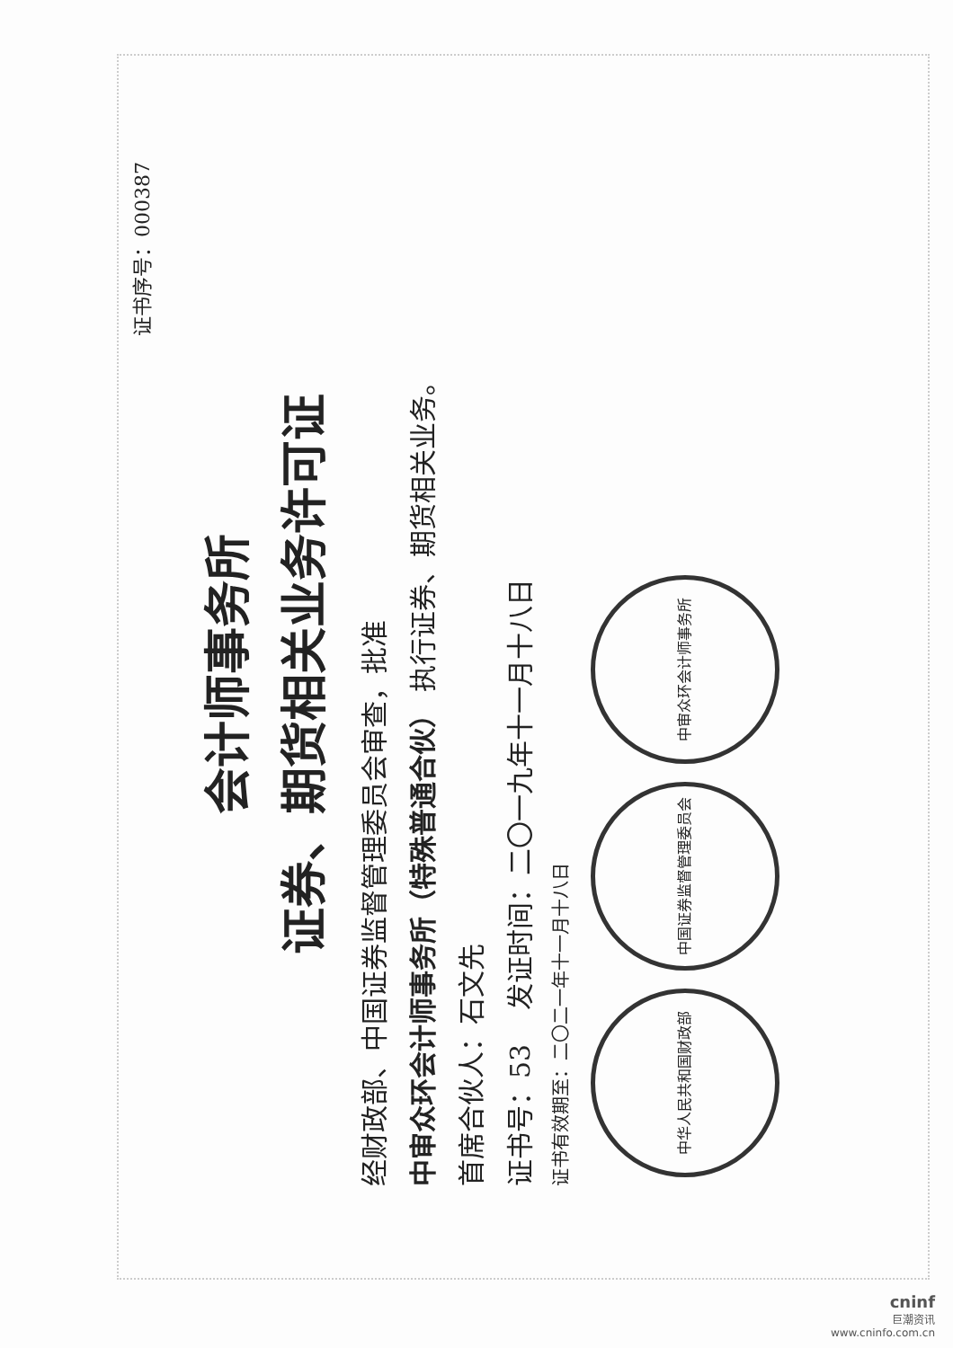证书序号：000387
会计师事务所
证券、期货相关业务许可证
经财政部、中国证券监督管理委员会审查，批准
中审众环会计师事务所（特殊普通合伙） 执行证券、期货相关业务。
首席合伙人：石文先
证书号：53 发证时间：二〇一九年十一月十八日
证书有效期至：二〇二一年十一月十八日
中华人民共和国财政部 中国证券监督管理委员会 中审众环会计师事务所
cninf
巨潮资讯
www.cninfo.com.cn